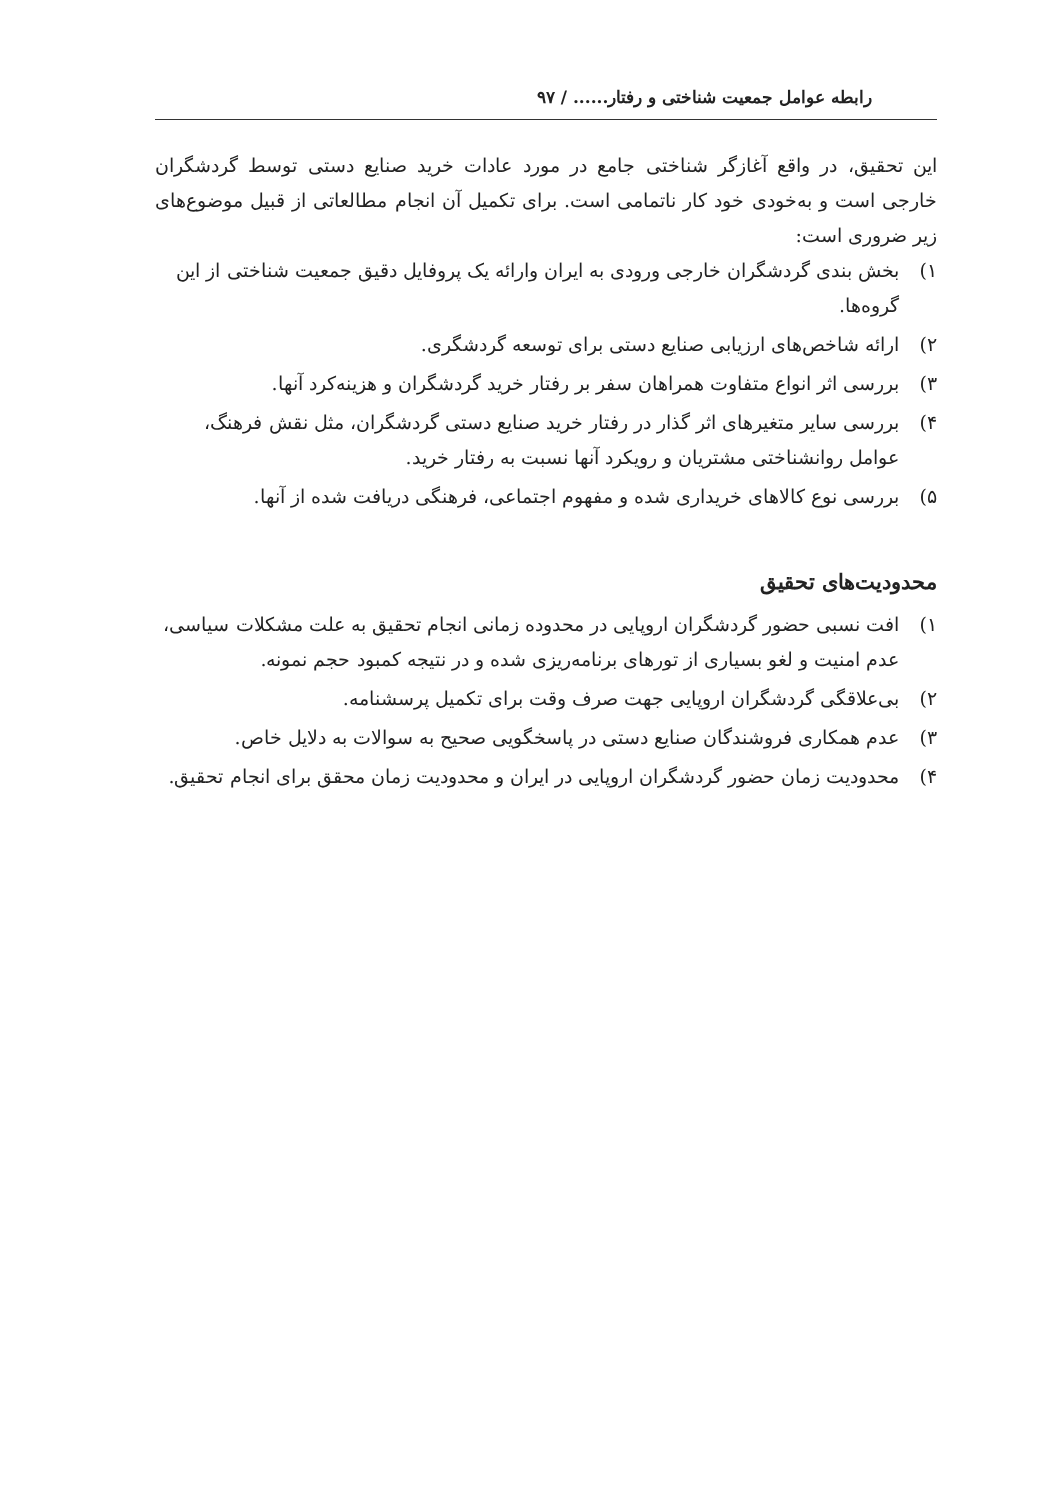رابطه عوامل جمعیت شناختی و رفتار...... / ۹۷
این تحقیق، در واقع آغازگر شناختی جامع در مورد عادات خرید صنایع دستی توسط گردشگران خارجی است و به‌خودی خود کار ناتمامی است. برای تکمیل آن انجام مطالعاتی از قبیل موضوع‌های زیر ضروری است:
۱) بخش بندی گردشگران خارجی ورودی به ایران وارائه یک پروفایل دقیق جمعیت شناختی از این گروه‌ها.
۲) ارائه شاخص‌های ارزیابی صنایع دستی برای توسعه گردشگری.
۳) بررسی اثر انواع متفاوت همراهان سفر بر رفتار خرید گردشگران و هزینه‌کرد آنها.
۴) بررسی سایر متغیرهای اثر گذار در رفتار خرید صنایع دستی گردشگران، مثل نقش فرهنگ، عوامل روانشناختی مشتریان و رویکرد آنها نسبت به رفتار خرید.
۵) بررسی نوع کالاهای خریداری شده و مفهوم اجتماعی، فرهنگی دریافت شده از آنها.
محدودیت‌های تحقیق
۱) افت نسبی حضور گردشگران اروپایی در محدوده زمانی انجام تحقیق به علت مشکلات سیاسی، عدم امنیت و لغو بسیاری از تورهای برنامه‌ریزی شده و در نتیجه کمبود حجم نمونه.
۲) بی‌علاقگی گردشگران اروپایی جهت صرف وقت برای تکمیل پرسشنامه.
۳) عدم همکاری فروشندگان صنایع دستی در پاسخگویی صحیح به سوالات به دلایل خاص.
۴) محدودیت زمان حضور گردشگران اروپایی در ایران و محدودیت زمان محقق برای انجام تحقیق.